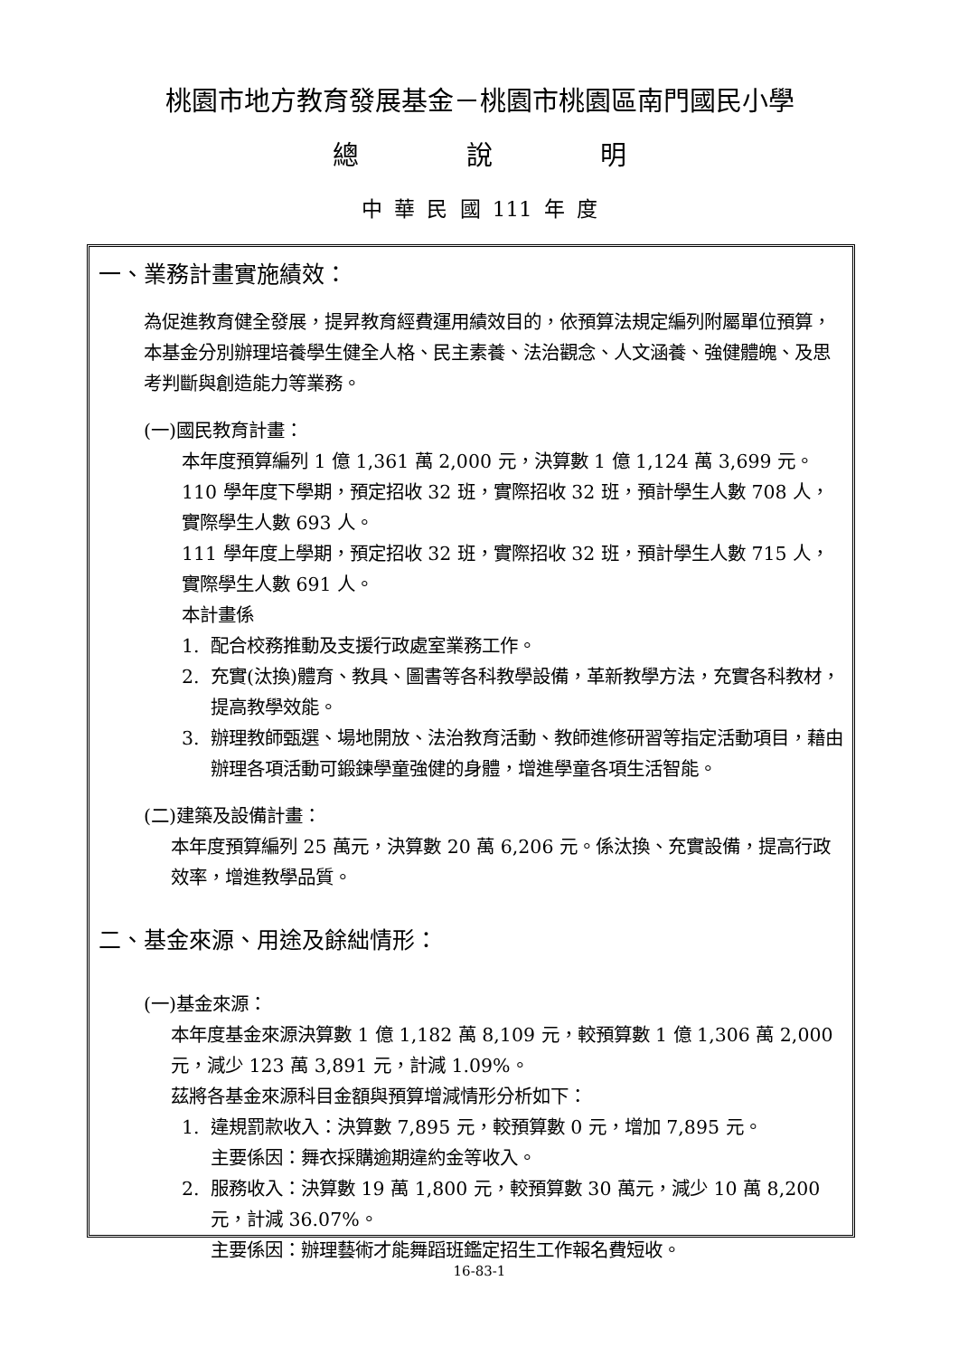桃園市地方教育發展基金－桃園市桃園區南門國民小學
總 說 明
中 華 民 國 111 年 度
一、業務計畫實施績效：
為促進教育健全發展，提昇教育經費運用績效目的，依預算法規定編列附屬單位預算，本基金分別辦理培養學生健全人格、民主素養、法治觀念、人文涵養、強健體魄、及思考判斷與創造能力等業務。
(一)國民教育計畫：
本年度預算編列 1 億 1,361 萬 2,000 元，決算數 1 億 1,124 萬 3,699 元。
110 學年度下學期，預定招收 32 班，實際招收 32 班，預計學生人數 708 人，實際學生人數 693 人。
111 學年度上學期，預定招收 32 班，實際招收 32 班，預計學生人數 715 人，實際學生人數 691 人。
本計畫係
1. 配合校務推動及支援行政處室業務工作。
2. 充實(汰換)體育、教具、圖書等各科教學設備，革新教學方法，充實各科教材，提高教學效能。
3. 辦理教師甄選、場地開放、法治教育活動、教師進修研習等指定活動項目，藉由辦理各項活動可鍛鍊學童強健的身體，增進學童各項生活智能。
(二)建築及設備計畫：
本年度預算編列 25 萬元，決算數 20 萬 6,206 元。係汰換、充實設備，提高行政效率，增進教學品質。
二、基金來源、用途及餘絀情形：
(一)基金來源：
本年度基金來源決算數 1 億 1,182 萬 8,109 元，較預算數 1 億 1,306 萬 2,000 元，減少 123 萬 3,891 元，計減 1.09%。
茲將各基金來源科目金額與預算增減情形分析如下：
1. 違規罰款收入：決算數 7,895 元，較預算數 0 元，增加 7,895 元。
主要係因：舞衣採購逾期違約金等收入。
2. 服務收入：決算數 19 萬 1,800 元，較預算數 30 萬元，減少 10 萬 8,200 元，計減 36.07%。
主要係因：辦理藝術才能舞蹈班鑑定招生工作報名費短收。
16-83-1